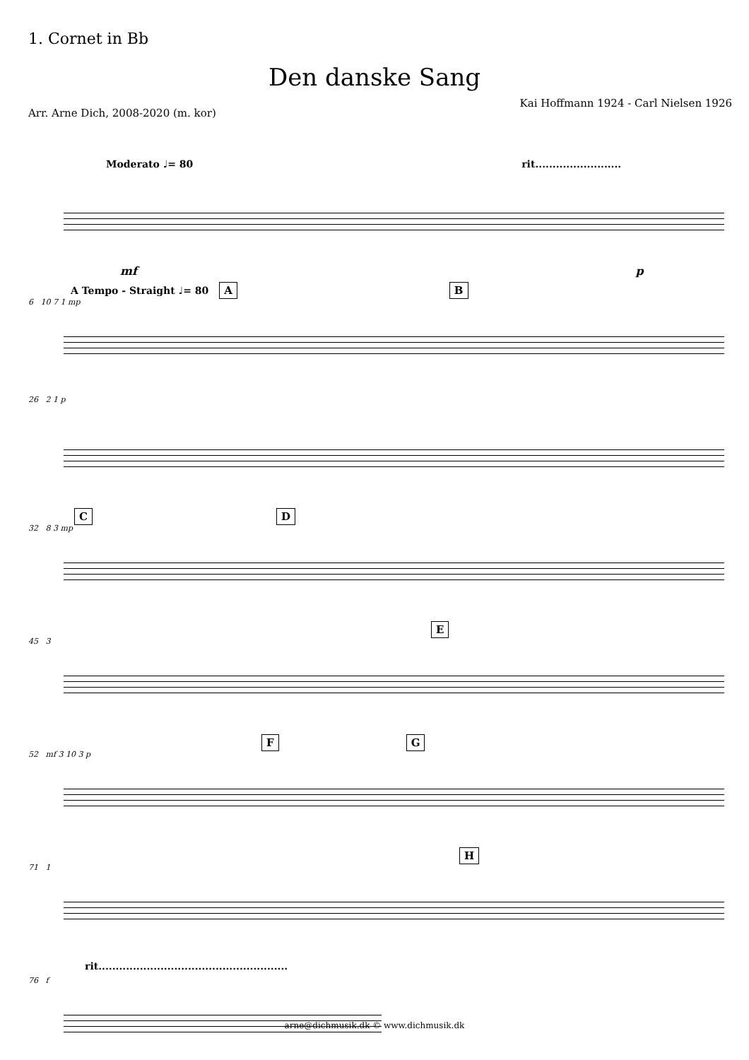1. Cornet in Bb
Den danske Sang
Arr. Arne Dich, 2008-2020 (m. kor) Kai Hoffmann 1924 - Carl Nielsen 1926
Moderato ♩= 80 rit.........................
mf p
A Tempo - Straight ♩= 80 A B
6 10 7 1 mp
26 2 1 p
C D
32 8 3 mp
E
45 3
F G
52 mf 3 10 3 p
H
71 1
rit.......................................................
76 f
arne@dichmusik.dk © www.dichmusik.dk